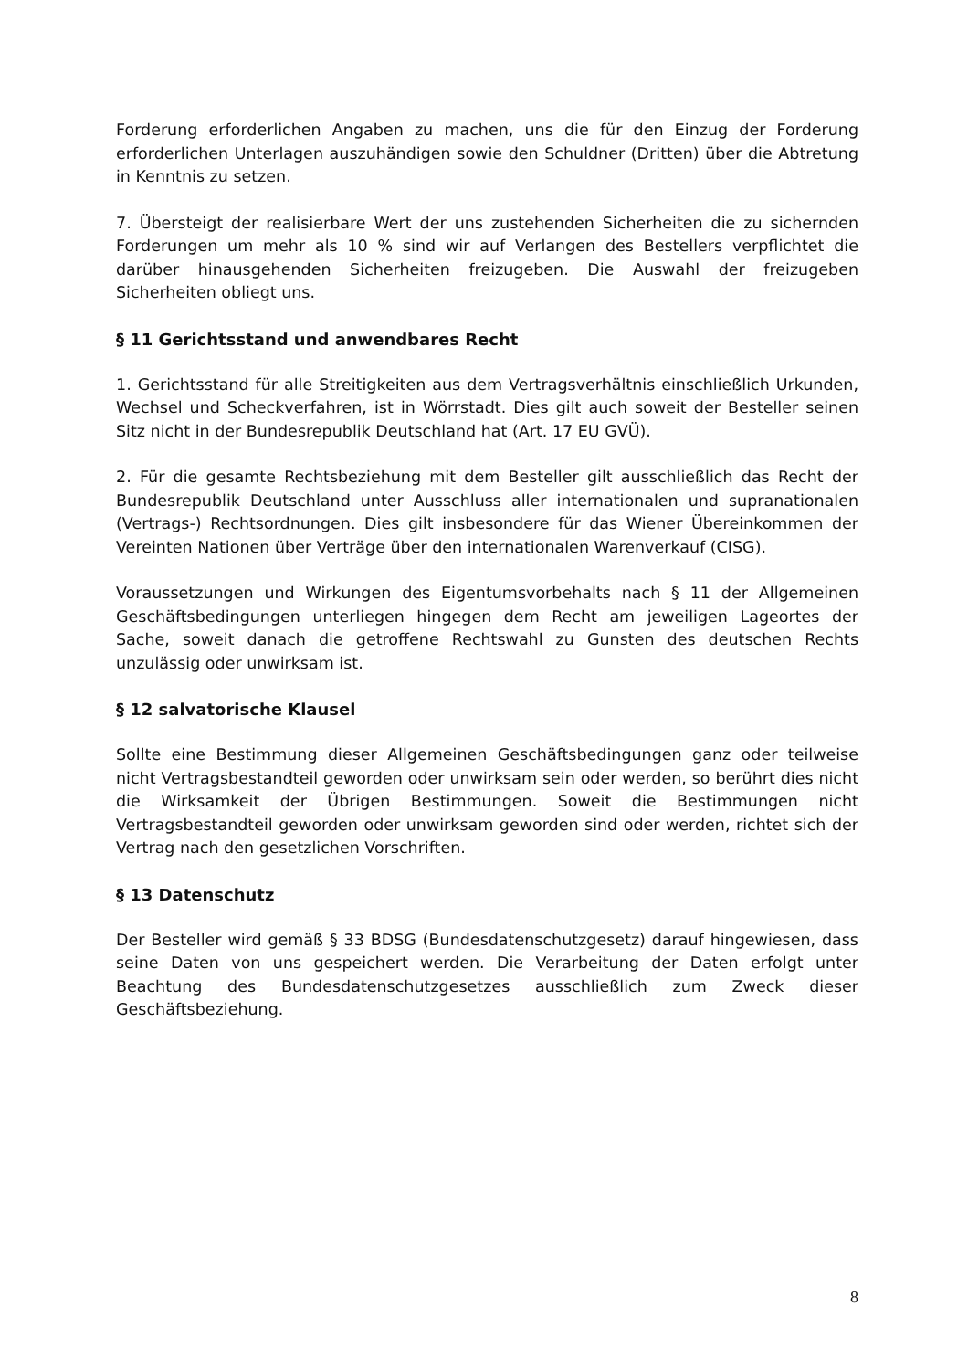Forderung erforderlichen Angaben zu machen, uns die für den Einzug der Forderung erforderlichen Unterlagen auszuhändigen sowie den Schuldner (Dritten) über die Abtretung in Kenntnis zu setzen.
7. Übersteigt der realisierbare Wert der uns zustehenden Sicherheiten die zu sichernden Forderungen um mehr als 10 % sind wir auf Verlangen des Bestellers verpflichtet die darüber hinausgehenden Sicherheiten freizugeben. Die Auswahl der freizugeben Sicherheiten obliegt uns.
§ 11 Gerichtsstand und anwendbares Recht
1. Gerichtsstand für alle Streitigkeiten aus dem Vertragsverhältnis einschließlich Urkunden, Wechsel und Scheckverfahren, ist in Wörrstadt. Dies gilt auch soweit der Besteller seinen Sitz nicht in der Bundesrepublik Deutschland hat (Art. 17 EU GVÜ).
2. Für die gesamte Rechtsbeziehung mit dem Besteller gilt ausschließlich das Recht der Bundesrepublik Deutschland unter Ausschluss aller internationalen und supranationalen (Vertrags-) Rechtsordnungen. Dies gilt insbesondere für das Wiener Übereinkommen der Vereinten Nationen über Verträge über den internationalen Warenverkauf (CISG).
Voraussetzungen und Wirkungen des Eigentumsvorbehalts nach § 11 der Allgemeinen Geschäftsbedingungen unterliegen hingegen dem Recht am jeweiligen Lageortes der Sache, soweit danach die getroffene Rechtswahl zu Gunsten des deutschen Rechts unzulässig oder unwirksam ist.
§ 12 salvatorische Klausel
Sollte eine Bestimmung dieser Allgemeinen Geschäftsbedingungen ganz oder teilweise nicht Vertragsbestandteil geworden oder unwirksam sein oder werden, so berührt dies nicht die Wirksamkeit der Übrigen Bestimmungen. Soweit die Bestimmungen nicht Vertragsbestandteil geworden oder unwirksam geworden sind oder werden, richtet sich der Vertrag nach den gesetzlichen Vorschriften.
§ 13 Datenschutz
Der Besteller wird gemäß § 33 BDSG (Bundesdatenschutzgesetz) darauf hingewiesen, dass seine Daten von uns gespeichert werden. Die Verarbeitung der Daten erfolgt unter Beachtung des Bundesdatenschutzgesetzes ausschließlich zum Zweck dieser Geschäftsbeziehung.
8